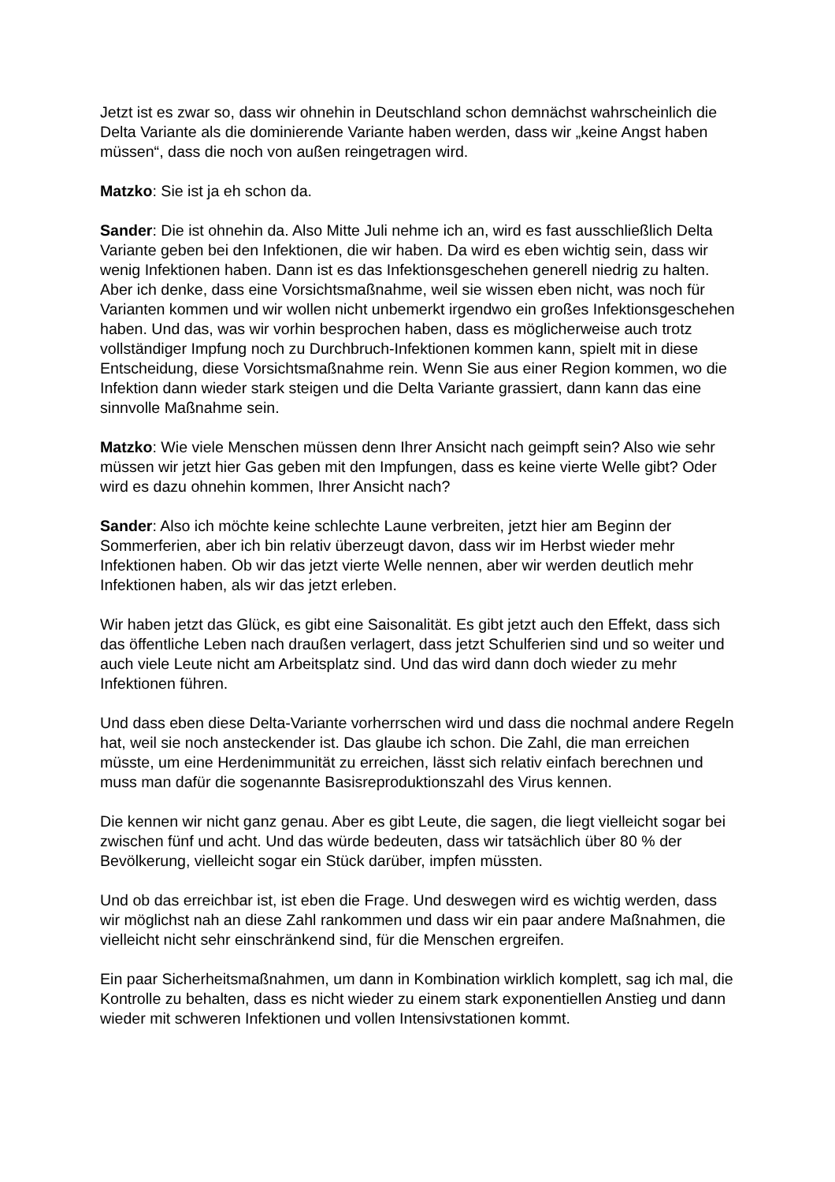Jetzt ist es zwar so, dass wir ohnehin in Deutschland schon demnächst wahrscheinlich die Delta Variante als die dominierende Variante haben werden, dass wir „keine Angst haben müssen“, dass die noch von außen reingetragen wird.
Matzko: Sie ist ja eh schon da.
Sander: Die ist ohnehin da. Also Mitte Juli nehme ich an, wird es fast ausschließlich Delta Variante geben bei den Infektionen, die wir haben. Da wird es eben wichtig sein, dass wir wenig Infektionen haben. Dann ist es das Infektionsgeschehen generell niedrig zu halten. Aber ich denke, dass eine Vorsichtsmaßnahme, weil sie wissen eben nicht, was noch für Varianten kommen und wir wollen nicht unbemerkt irgendwo ein großes Infektionsgeschehen haben. Und das, was wir vorhin besprochen haben, dass es möglicherweise auch trotz vollständiger Impfung noch zu Durchbruch-Infektionen kommen kann, spielt mit in diese Entscheidung, diese Vorsichtsmaßnahme rein. Wenn Sie aus einer Region kommen, wo die Infektion dann wieder stark steigen und die Delta Variante grassiert, dann kann das eine sinnvolle Maßnahme sein.
Matzko: Wie viele Menschen müssen denn Ihrer Ansicht nach geimpft sein? Also wie sehr müssen wir jetzt hier Gas geben mit den Impfungen, dass es keine vierte Welle gibt? Oder wird es dazu ohnehin kommen, Ihrer Ansicht nach?
Sander: Also ich möchte keine schlechte Laune verbreiten, jetzt hier am Beginn der Sommerferien, aber ich bin relativ überzeugt davon, dass wir im Herbst wieder mehr Infektionen haben. Ob wir das jetzt vierte Welle nennen, aber wir werden deutlich mehr Infektionen haben, als wir das jetzt erleben.
Wir haben jetzt das Glück, es gibt eine Saisonalität. Es gibt jetzt auch den Effekt, dass sich das öffentliche Leben nach draußen verlagert, dass jetzt Schulferien sind und so weiter und auch viele Leute nicht am Arbeitsplatz sind. Und das wird dann doch wieder zu mehr Infektionen führen.
Und dass eben diese Delta-Variante vorherrschen wird und dass die nochmal andere Regeln hat, weil sie noch ansteckender ist. Das glaube ich schon. Die Zahl, die man erreichen müsste, um eine Herdenimmunität zu erreichen, lässt sich relativ einfach berechnen und muss man dafür die sogenannte Basisreproduktionszahl des Virus kennen.
Die kennen wir nicht ganz genau. Aber es gibt Leute, die sagen, die liegt vielleicht sogar bei zwischen fünf und acht. Und das würde bedeuten, dass wir tatsächlich über 80 % der Bevölkerung, vielleicht sogar ein Stück darüber, impfen müssten.
Und ob das erreichbar ist, ist eben die Frage. Und deswegen wird es wichtig werden, dass wir möglichst nah an diese Zahl rankommen und dass wir ein paar andere Maßnahmen, die vielleicht nicht sehr einschränkend sind, für die Menschen ergreifen.
Ein paar Sicherheitsmaßnahmen, um dann in Kombination wirklich komplett, sag ich mal, die Kontrolle zu behalten, dass es nicht wieder zu einem stark exponentiellen Anstieg und dann wieder mit schweren Infektionen und vollen Intensivstationen kommt.